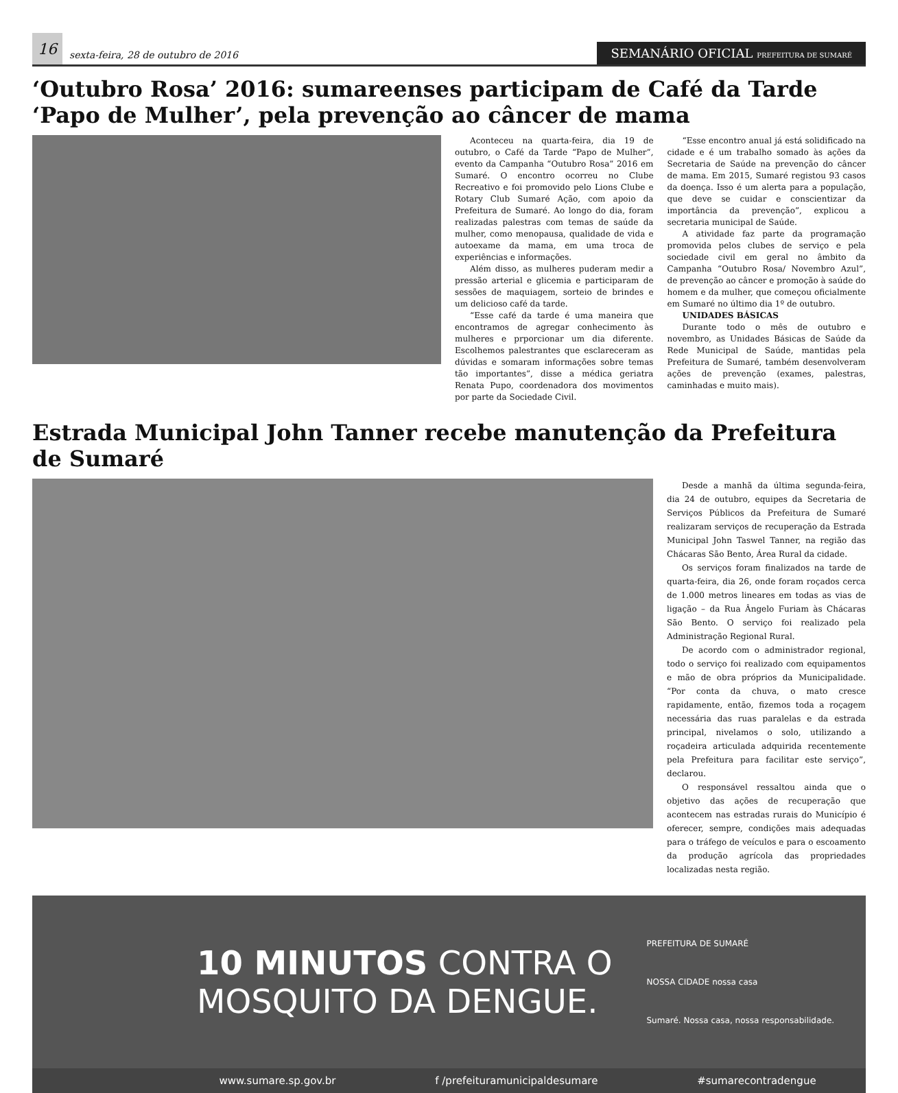16
sexta-feira, 28 de outubro de 2016
SEMANÁRIO OFICIAL PREFEITURA DE SUMARÉ
‘Outubro Rosa’ 2016: sumareenses participam de Café da Tarde ‘Papo de Mulher’, pela prevenção ao câncer de mama
Aconteceu na quarta-feira, dia 19 de outubro, o Café da Tarde “Papo de Mulher”, evento da Campanha “Outubro Rosa” 2016 em Sumaré. O encontro ocorreu no Clube Recreativo e foi promovido pelo Lions Clube e Rotary Club Sumaré Ação, com apoio da Prefeitura de Sumaré. Ao longo do dia, foram realizadas palestras com temas de saúde da mulher, como menopausa, qualidade de vida e autoexame da mama, em uma troca de experiências e informações.
Além disso, as mulheres puderam medir a pressão arterial e glicemia e participaram de sessões de maquiagem, sorteio de brindes e um delicioso café da tarde.
“Esse café da tarde é uma maneira que encontramos de agregar conhecimento às mulheres e prporcionar um dia diferente. Escolhemos palestrantes que esclareceram as dúvidas e somaram informações sobre temas tão importantes”, disse a médica geriatra Renata Pupo, coordenadora dos movimentos por parte da Sociedade Civil.
“Esse encontro anual já está solidificado na cidade e é um trabalho somado às ações da Secretaria de Saúde na prevenção do câncer de mama. Em 2015, Sumaré registou 93 casos da doença. Isso é um alerta para a população, que deve se cuidar e conscientizar da importância da prevenção”, explicou a secretaria municipal de Saúde.
A atividade faz parte da programação promovida pelos clubes de serviço e pela sociedade civil em geral no âmbito da Campanha “Outubro Rosa/ Novembro Azul”, de prevenção ao câncer e promoção à saúde do homem e da mulher, que começou oficialmente em Sumaré no último dia 1º de outubro.
UNIDADES BÁSICAS
Durante todo o mês de outubro e novembro, as Unidades Básicas de Saúde da Rede Municipal de Saúde, mantidas pela Prefeitura de Sumaré, também desenvolveram ações de prevenção (exames, palestras, caminhadas e muito mais).
Estrada Municipal John Tanner recebe manutenção da Prefeitura de Sumaré
Desde a manhã da última segunda-feira, dia 24 de outubro, equipes da Secretaria de Serviços Públicos da Prefeitura de Sumaré realizaram serviços de recuperação da Estrada Municipal John Taswel Tanner, na região das Chácaras São Bento, Área Rural da cidade.
Os serviços foram finalizados na tarde de quarta-feira, dia 26, onde foram roçados cerca de 1.000 metros lineares em todas as vias de ligação – da Rua Ângelo Furiam às Chácaras São Bento. O serviço foi realizado pela Administração Regional Rural.
De acordo com o administrador regional, todo o serviço foi realizado com equipamentos e mão de obra próprios da Municipalidade. “Por conta da chuva, o mato cresce rapidamente, então, fizemos toda a roçagem necessária das ruas paralelas e da estrada principal, nivelamos o solo, utilizando a roçadeira articulada adquirida recentemente pela Prefeitura para facilitar este serviço”, declarou.
O responsável ressaltou ainda que o objetivo das ações de recuperação que acontecem nas estradas rurais do Município é oferecer, sempre, condições mais adequadas para o tráfego de veículos e para o escoamento da produção agrícola das propriedades localizadas nesta região.
10 MINUTOS CONTRA O
MOSQUITO DA DENGUE.
PREFEITURA DE SUMARÉ
NOSSA CIDADE nossa casa
Sumaré. Nossa casa, nossa responsabilidade.
www.sumare.sp.gov.br f /prefeituramunicipaldesumare #sumarecontradengue